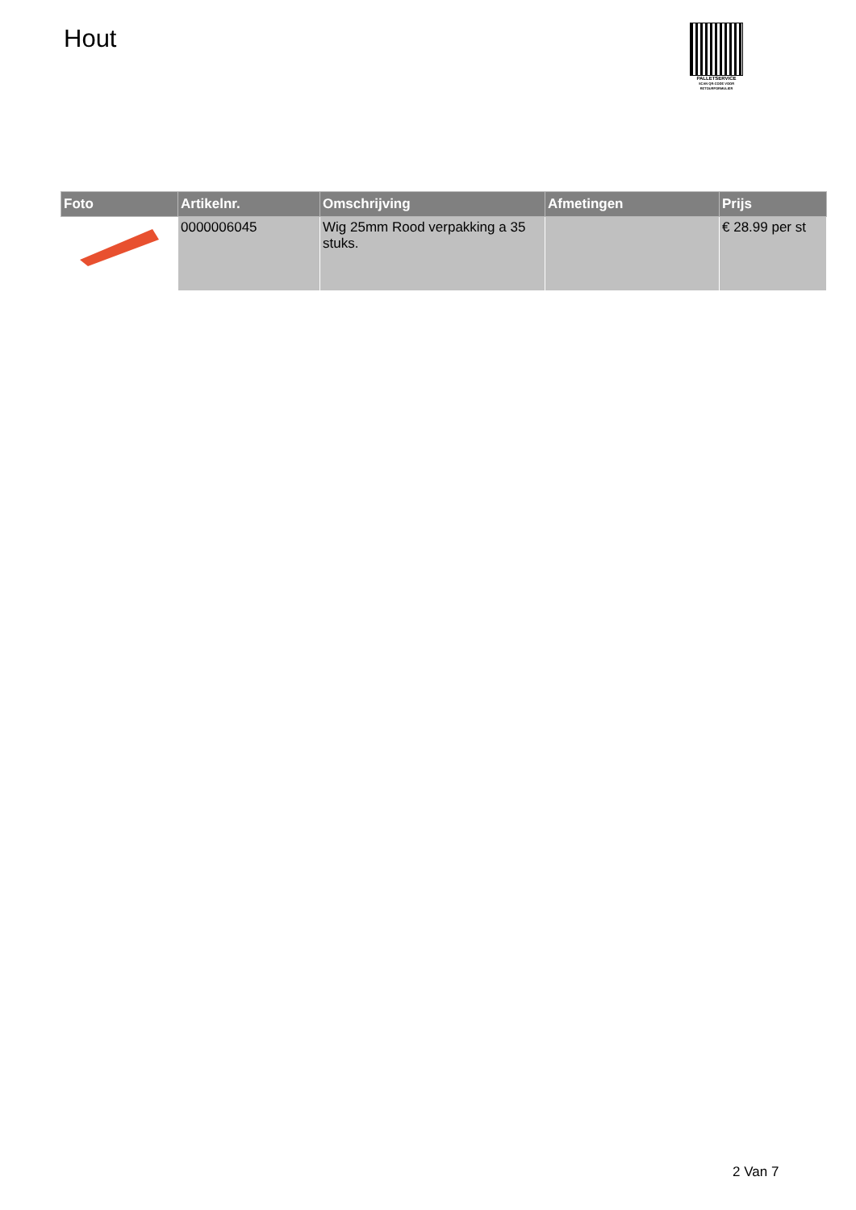Hout
PALLETSERVICE
SCAN QR-CODE VOOR RETOURFORMULIER
| Foto | Artikelnr. | Omschrijving | Afmetingen | Prijs |
| --- | --- | --- | --- | --- |
| | 0000006045 | Wig 25mm Rood verpakking a 35 stuks. | | € 28.99 per st |
2 Van 7